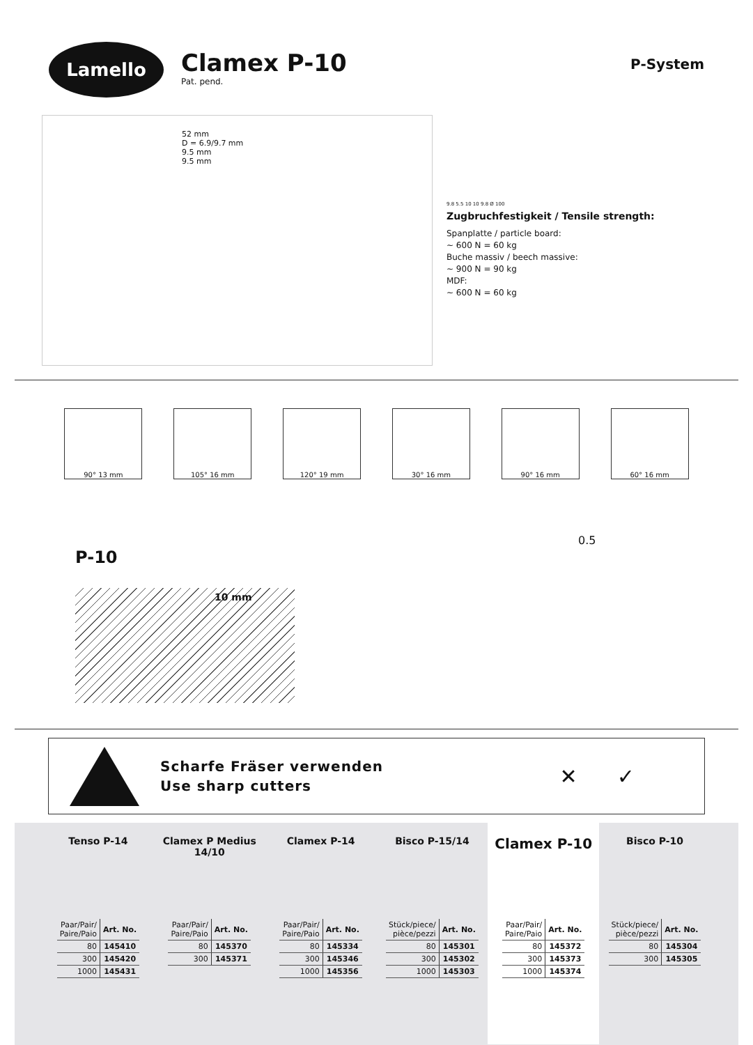Lamello
Clamex P-10
Pat. pend.
P-System
52 mm
D = 6.9/9.7 mm
9.5 mm
9.5 mm
9.8 5.5 10 10 9.8 Ø 100
Zugbruchfestigkeit / Tensile strength:
Spanplatte / particle board:
~ 600 N = 60 kg
Buche massiv / beech massive:
~ 900 N = 90 kg
MDF:
~ 600 N = 60 kg
90° 13 mm 105° 16 mm 120° 19 mm 30° 16 mm 90° 16 mm 60° 16 mm
P-10
10 mm
0.5
Scharfe Fräser verwenden
Use sharp cutters
✕ ✓
Tenso P-14
| Paar/Pair/ Paire/Paio | Art. No. |
| --- | --- |
| 80 | 145410 |
| 300 | 145420 |
| 1000 | 145431 |
Clamex P Medius 14/10
| Paar/Pair/ Paire/Paio | Art. No. |
| --- | --- |
| 80 | 145370 |
| 300 | 145371 |
Clamex P-14
| Paar/Pair/ Paire/Paio | Art. No. |
| --- | --- |
| 80 | 145334 |
| 300 | 145346 |
| 1000 | 145356 |
Bisco P-15/14
| Stück/piece/ pièce/pezzi | Art. No. |
| --- | --- |
| 80 | 145301 |
| 300 | 145302 |
| 1000 | 145303 |
Clamex P-10
| Paar/Pair/ Paire/Paio | Art. No. |
| --- | --- |
| 80 | 145372 |
| 300 | 145373 |
| 1000 | 145374 |
Bisco P-10
| Stück/piece/ pièce/pezzi | Art. No. |
| --- | --- |
| 80 | 145304 |
| 300 | 145305 |